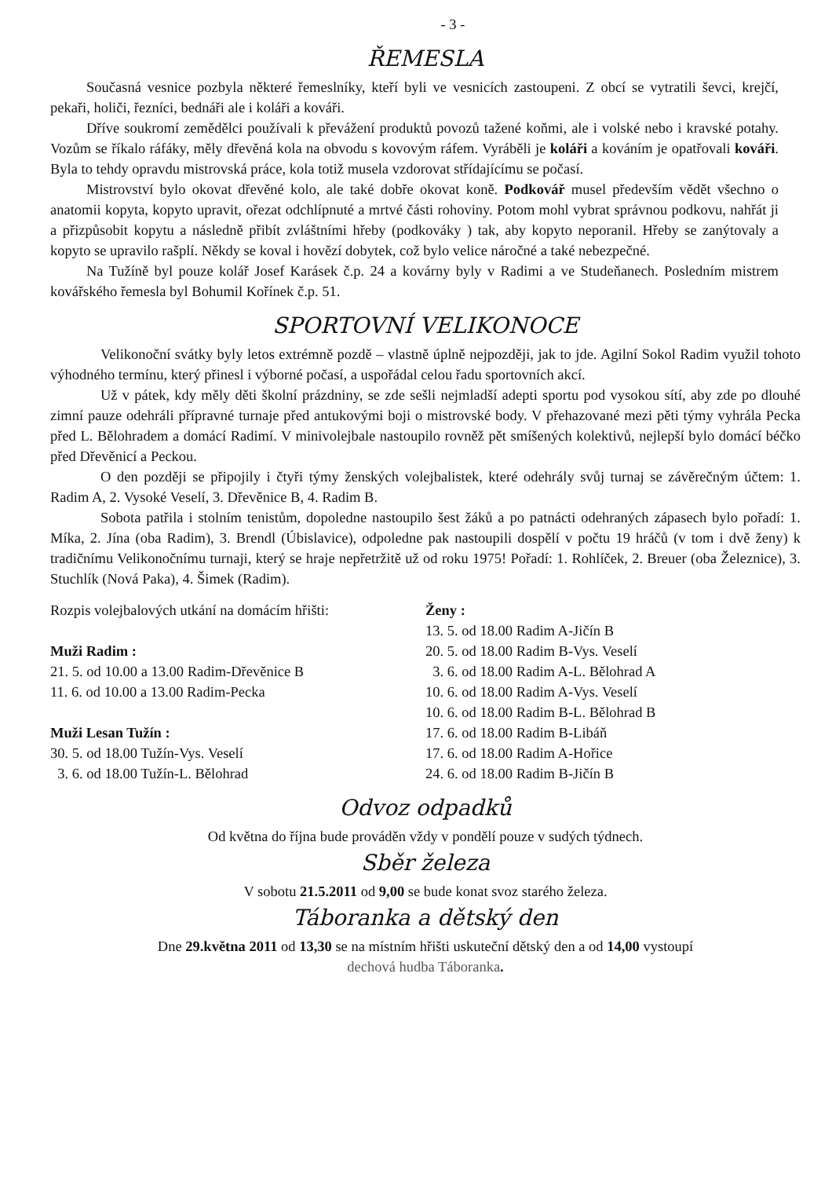- 3 -
ŘEMESLA
Současná vesnice pozbyla některé řemeslníky, kteří byli ve vesnicích zastoupeni. Z obcí se vytratili ševci, krejčí, pekaři, holiči, řezníci, bednáři ale i koláři a kováři.
Dříve soukromí zemědělci používali k převážení produktů povozů tažené koňmi, ale i volské nebo i kravské potahy. Vozům se říkalo ráfáky, měly dřevěná kola na obvodu s kovovým ráfem. Vyráběli je koláři a kováním je opatřovali kováři. Byla to tehdy opravdu mistrovská práce, kola totiž musela vzdorovat střídajícímu se počasí.
Mistrovství bylo okovat dřevěné kolo, ale také dobře okovat koně. Podkovář musel především vědět všechno o anatomii kopyta, kopyto upravit, ořezat odchlípnuté a mrtvé části rohoviny. Potom mohl vybrat správnou podkovu, nahřát ji a přizpůsobit kopytu a následně přibít zvláštními hřeby (podkováky ) tak, aby kopyto neporanil. Hřeby se zanýtovaly a kopyto se upravilo rašplí. Někdy se koval i hovězí dobytek, což bylo velice náročné a také nebezpečné.
Na Tužíně byl pouze kolář Josef Karásek č.p. 24 a kovárny byly v Radimi a ve Studeňanech. Posledním mistrem kovářského řemesla byl Bohumil Kořínek č.p. 51.
SPORTOVNÍ VELIKONOCE
Velikonoční svátky byly letos extrémně pozdě – vlastně úplně nejpozději, jak to jde. Agilní Sokol Radim využil tohoto výhodného termínu, který přinesl i výborné počasí, a uspořádal celou řadu sportovních akcí.
Už v pátek, kdy měly děti školní prázdniny, se zde sešli nejmladší adepti sportu pod vysokou sítí, aby zde po dlouhé zimní pauze odehráli přípravné turnaje před antukovými boji o mistrovské body. V přehazované mezi pěti týmy vyhrála Pecka před L. Bělohradem a domácí Radimí. V minivolejbale nastoupilo rovněž pět smíšených kolektivů, nejlepší bylo domácí béčko před Dřevěnicí a Peckou.
O den později se připojily i čtyři týmy ženských volejbalistek, které odehrály svůj turnaj se závěrečným účtem: 1. Radim A, 2. Vysoké Veselí, 3. Dřevěnice B, 4. Radim B.
Sobota patřila i stolním tenistům, dopoledne nastoupilo šest žáků a po patnácti odehraných zápasech bylo pořadí: 1. Míka, 2. Jína (oba Radim), 3. Brendl (Úbislavice), odpoledne pak nastoupili dospělí v počtu 19 hráčů (v tom i dvě ženy) k tradičnímu Velikonočnímu turnaji, který se hraje nepřetržitě už od roku 1975! Pořadí: 1. Rohlíček, 2. Breuer (oba Železnice), 3. Stuchlík (Nová Paka), 4. Šimek (Radim).
Rozpis volejbalových utkání na domácím hřišti:
Muži Radim :
21. 5. od 10.00 a 13.00 Radim-Dřevěnice B
11. 6. od 10.00 a 13.00 Radim-Pecka
Muži Lesan Tužín :
30. 5. od 18.00 Tužín-Vys. Veselí
3. 6. od 18.00 Tužín-L. Bělohrad
Ženy :
13. 5. od 18.00 Radim A-Jičín B
20. 5. od 18.00 Radim B-Vys. Veselí
3. 6. od 18.00 Radim A-L. Bělohrad A
10. 6. od 18.00 Radim A-Vys. Veselí
10. 6. od 18.00 Radim B-L. Bělohrad B
17. 6. od 18.00 Radim B-Libáň
17. 6. od 18.00 Radim A-Hořice
24. 6. od 18.00 Radim B-Jičín B
Odvoz odpadků
Od května do října bude prováděn vždy v pondělí pouze v sudých týdnech.
Sběr železa
V sobotu 21.5.2011 od 9,00 se bude konat svoz starého železa.
Táboranka a dětský den
Dne 29.května 2011 od 13,30 se na místním hřišti uskuteční dětský den a od 14,00 vystoupí
dechová hudba Táboranka.